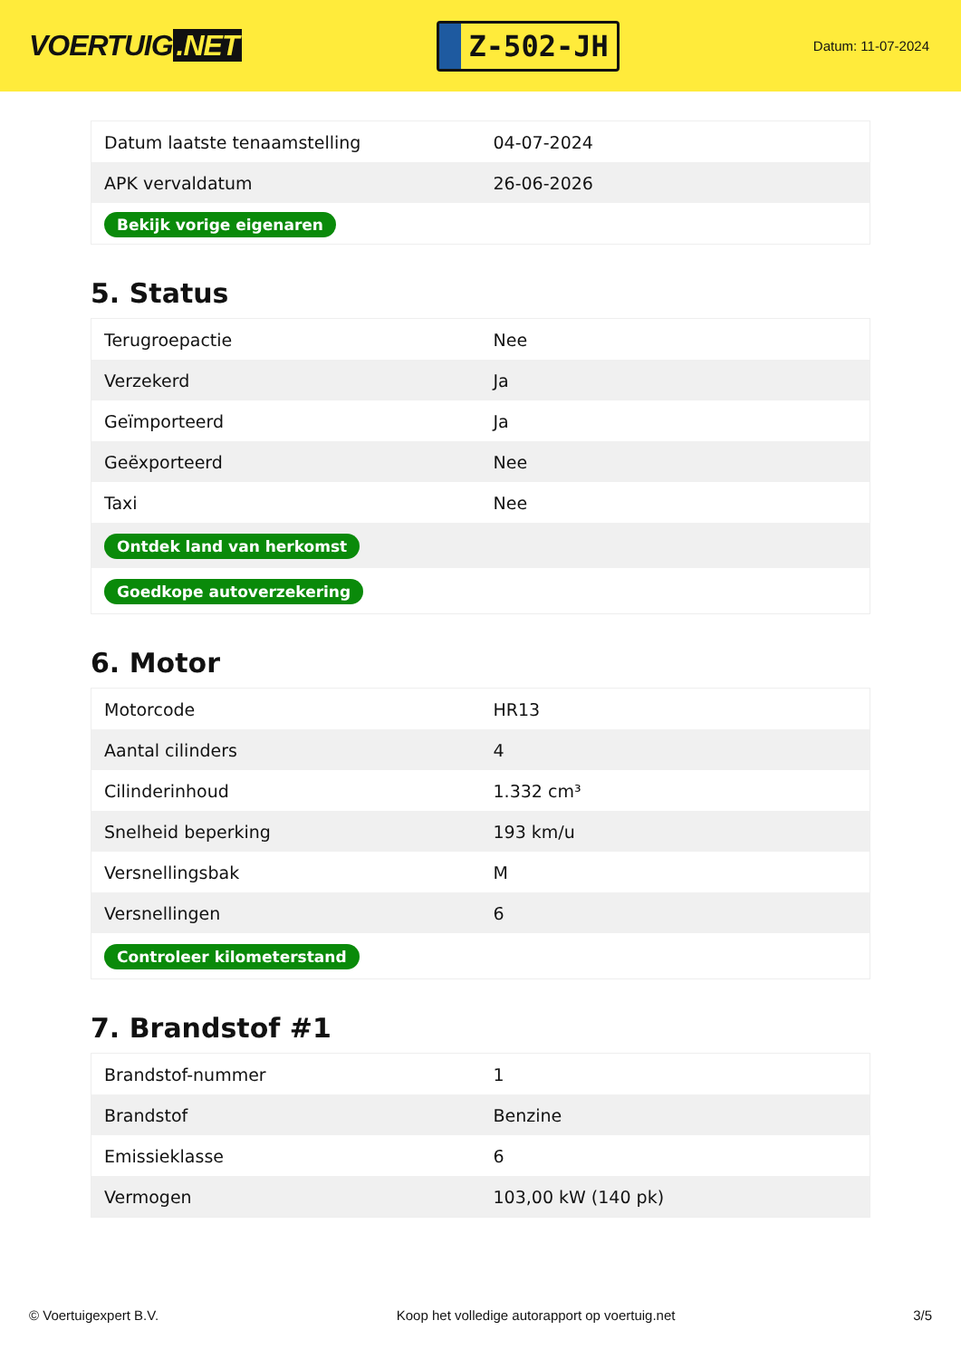VOERTUIG.NET
Z-502-JH
Datum: 11-07-2024
| Datum laatste tenaamstelling | 04-07-2024 |
| APK vervaldatum | 26-06-2026 |
| Bekijk vorige eigenaren | |
5. Status
| Terugroepactie | Nee |
| Verzekerd | Ja |
| Geïmporteerd | Ja |
| Geëxporteerd | Nee |
| Taxi | Nee |
| Ontdek land van herkomst | |
| Goedkope autoverzekering | |
6. Motor
| Motorcode | HR13 |
| Aantal cilinders | 4 |
| Cilinderinhoud | 1.332 cm³ |
| Snelheid beperking | 193 km/u |
| Versnellingsbak | M |
| Versnellingen | 6 |
| Controleer kilometerstand | |
7. Brandstof #1
| Brandstof-nummer | 1 |
| Brandstof | Benzine |
| Emissieklasse | 6 |
| Vermogen | 103,00 kW (140 pk) |
© Voertuigexpert B.V. Koop het volledige autorapport op voertuig.net 3/5